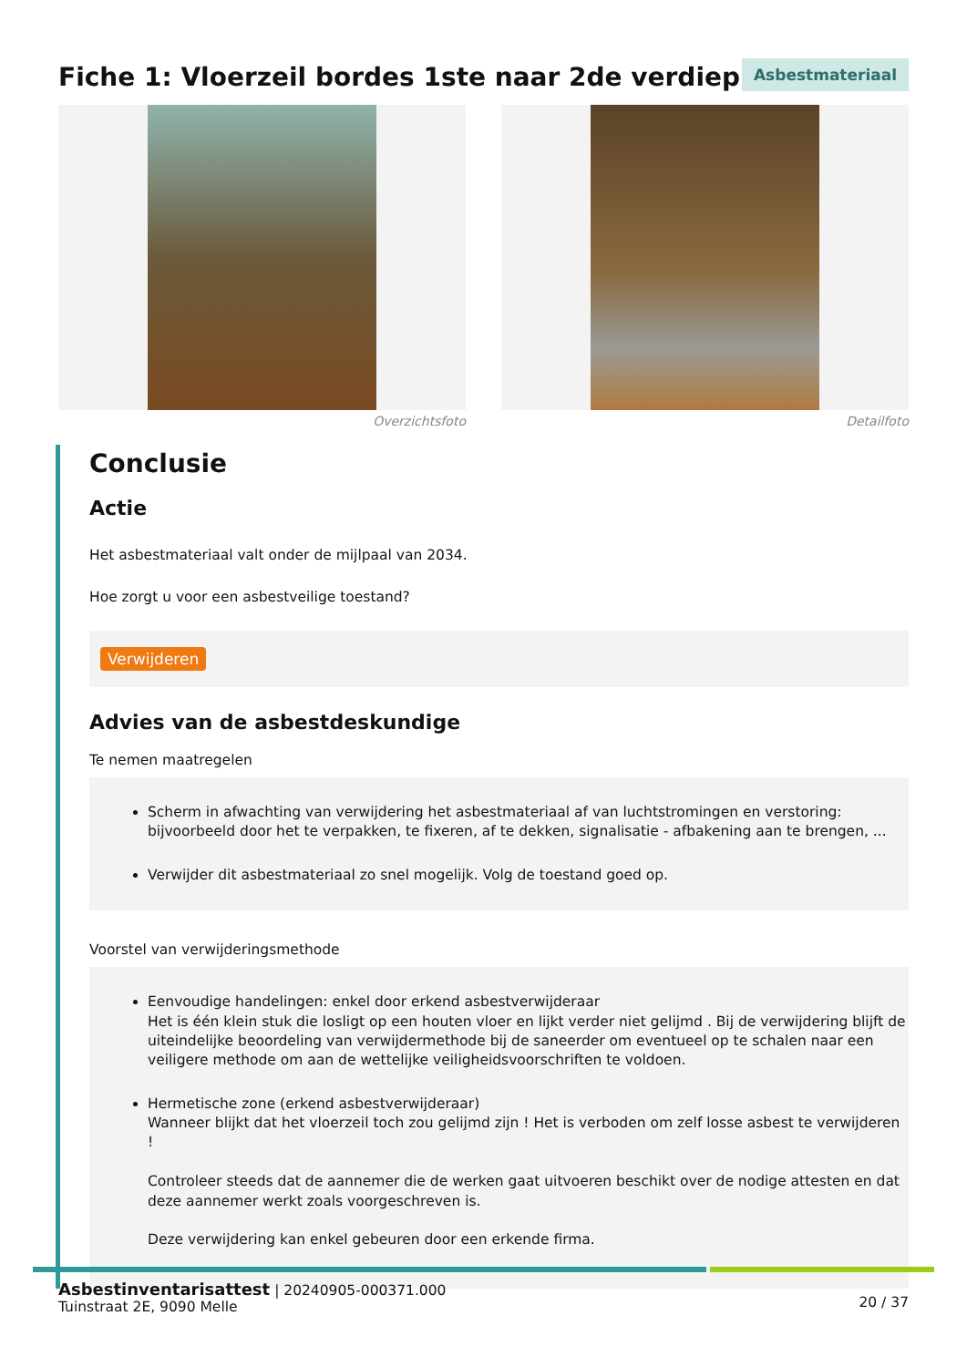Fiche 1: Vloerzeil bordes 1ste naar 2de verdiep
Asbestmateriaal
Overzichtsfoto Detailfoto
Conclusie
Actie
Het asbestmateriaal valt onder de mijlpaal van 2034.
Hoe zorgt u voor een asbestveilige toestand?
Verwijderen
Advies van de asbestdeskundige
Te nemen maatregelen
Scherm in afwachting van verwijdering het asbestmateriaal af van luchtstromingen en verstoring: bijvoorbeeld door het te verpakken, te fixeren, af te dekken, signalisatie - afbakening aan te brengen, ...
Verwijder dit asbestmateriaal zo snel mogelijk. Volg de toestand goed op.
Voorstel van verwijderingsmethode
Eenvoudige handelingen: enkel door erkend asbestverwijderaar
Het is één klein stuk die losligt op een houten vloer en lijkt verder niet gelijmd . Bij de verwijdering blijft de uiteindelijke beoordeling van verwijdermethode bij de saneerder om eventueel op te schalen naar een veiligere methode om aan de wettelijke veiligheidsvoorschriften te voldoen.
Hermetische zone (erkend asbestverwijderaar)
Wanneer blijkt dat het vloerzeil toch zou gelijmd zijn ! Het is verboden om zelf losse asbest te verwijderen !
Controleer steeds dat de aannemer die de werken gaat uitvoeren beschikt over de nodige attesten en dat deze aannemer werkt zoals voorgeschreven is.
Deze verwijdering kan enkel gebeuren door een erkende firma.
Asbestinventarisattest | 20240905-000371.000
Tuinstraat 2E, 9090 Melle
20 / 37